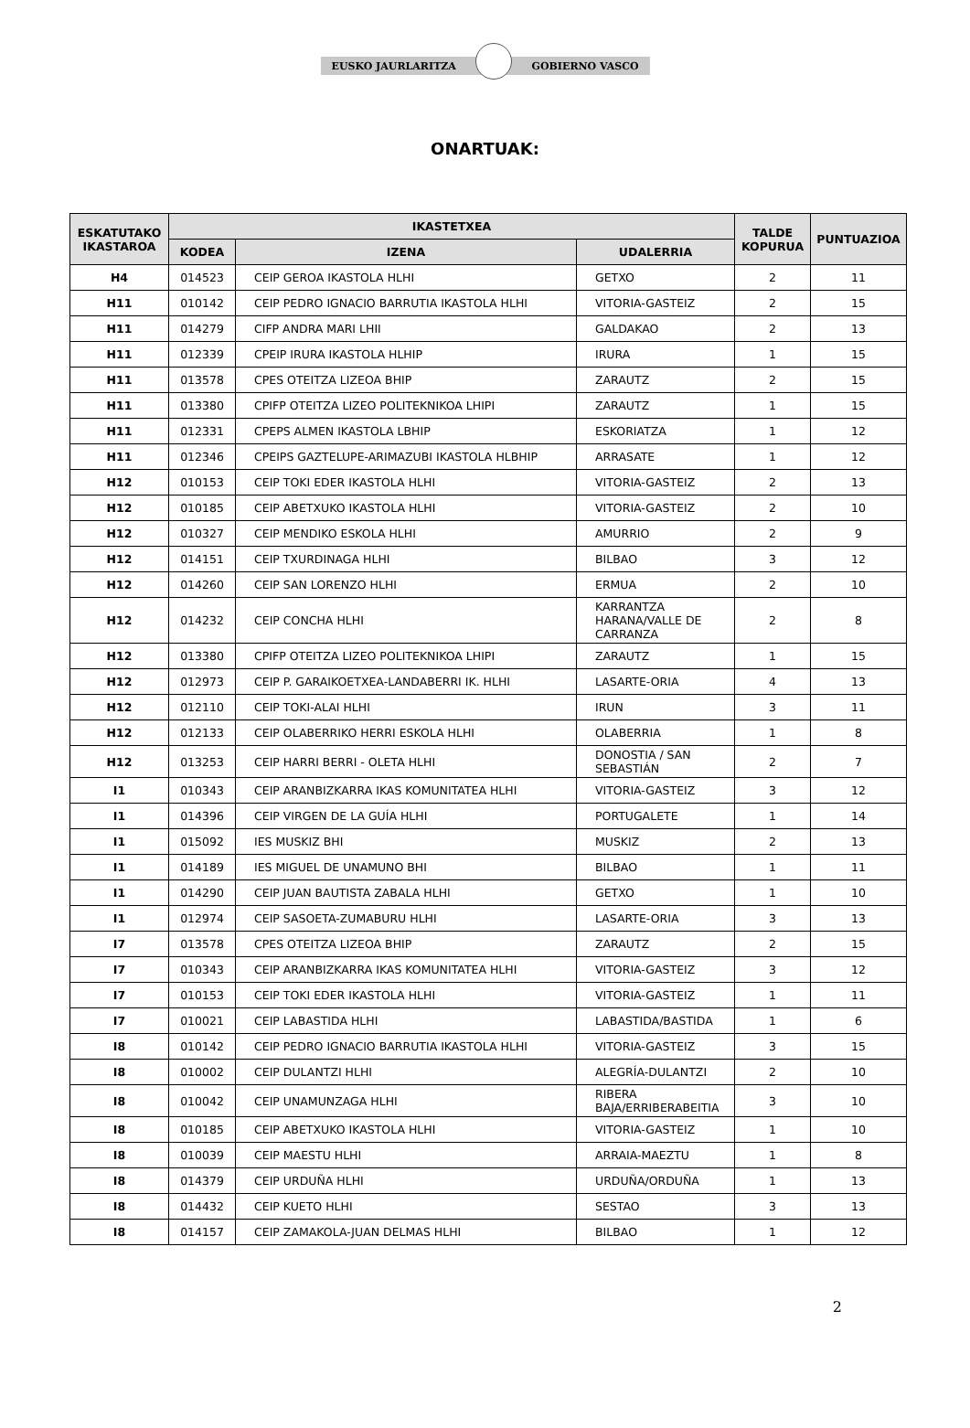EUSKO JAURLARITZA GOBIERNO VASCO
ONARTUAK:
| ESKATUTAKO IKASTAROA | IKASTETXEA | | | TALDE KOPURUA | PUNTUAZIOA |
| --- | --- | --- | --- | --- | --- |
| | KODEA | IZENA | UDALERRIA | | |
| H4 | 014523 | CEIP GEROA IKASTOLA HLHI | GETXO | 2 | 11 |
| H11 | 010142 | CEIP PEDRO IGNACIO BARRUTIA IKASTOLA HLHI | VITORIA-GASTEIZ | 2 | 15 |
| H11 | 014279 | CIFP ANDRA MARI LHII | GALDAKAO | 2 | 13 |
| H11 | 012339 | CPEIP IRURA IKASTOLA HLHIP | IRURA | 1 | 15 |
| H11 | 013578 | CPES OTEITZA LIZEOA BHIP | ZARAUTZ | 2 | 15 |
| H11 | 013380 | CPIFP OTEITZA LIZEO POLITEKNIKOA LHIPI | ZARAUTZ | 1 | 15 |
| H11 | 012331 | CPEPS ALMEN IKASTOLA LBHIP | ESKORIATZA | 1 | 12 |
| H11 | 012346 | CPEIPS GAZTELUPE-ARIMAZUBI IKASTOLA HLBHIP | ARRASATE | 1 | 12 |
| H12 | 010153 | CEIP TOKI EDER IKASTOLA HLHI | VITORIA-GASTEIZ | 2 | 13 |
| H12 | 010185 | CEIP ABETXUKO IKASTOLA HLHI | VITORIA-GASTEIZ | 2 | 10 |
| H12 | 010327 | CEIP MENDIKO ESKOLA HLHI | AMURRIO | 2 | 9 |
| H12 | 014151 | CEIP TXURDINAGA HLHI | BILBAO | 3 | 12 |
| H12 | 014260 | CEIP SAN LORENZO HLHI | ERMUA | 2 | 10 |
| H12 | 014232 | CEIP CONCHA HLHI | KARRANTZA HARANA/VALLE DE CARRANZA | 2 | 8 |
| H12 | 013380 | CPIFP OTEITZA LIZEO POLITEKNIKOA LHIPI | ZARAUTZ | 1 | 15 |
| H12 | 012973 | CEIP P. GARAIKOETXEA-LANDABERRI IK. HLHI | LASARTE-ORIA | 4 | 13 |
| H12 | 012110 | CEIP TOKI-ALAI HLHI | IRUN | 3 | 11 |
| H12 | 012133 | CEIP OLABERRIKO HERRI ESKOLA HLHI | OLABERRIA | 1 | 8 |
| H12 | 013253 | CEIP HARRI BERRI - OLETA HLHI | DONOSTIA / SAN SEBASTIÁN | 2 | 7 |
| I1 | 010343 | CEIP ARANBIZKARRA IKAS KOMUNITATEA HLHI | VITORIA-GASTEIZ | 3 | 12 |
| I1 | 014396 | CEIP VIRGEN DE LA GUÍA HLHI | PORTUGALETE | 1 | 14 |
| I1 | 015092 | IES MUSKIZ BHI | MUSKIZ | 2 | 13 |
| I1 | 014189 | IES MIGUEL DE UNAMUNO BHI | BILBAO | 1 | 11 |
| I1 | 014290 | CEIP JUAN BAUTISTA ZABALA HLHI | GETXO | 1 | 10 |
| I1 | 012974 | CEIP SASOETA-ZUMABURU HLHI | LASARTE-ORIA | 3 | 13 |
| I7 | 013578 | CPES OTEITZA LIZEOA BHIP | ZARAUTZ | 2 | 15 |
| I7 | 010343 | CEIP ARANBIZKARRA IKAS KOMUNITATEA HLHI | VITORIA-GASTEIZ | 3 | 12 |
| I7 | 010153 | CEIP TOKI EDER IKASTOLA HLHI | VITORIA-GASTEIZ | 1 | 11 |
| I7 | 010021 | CEIP LABASTIDA HLHI | LABASTIDA/BASTIDA | 1 | 6 |
| I8 | 010142 | CEIP PEDRO IGNACIO BARRUTIA IKASTOLA HLHI | VITORIA-GASTEIZ | 3 | 15 |
| I8 | 010002 | CEIP DULANTZI HLHI | ALEGRÍA-DULANTZI | 2 | 10 |
| I8 | 010042 | CEIP UNAMUNZAGA HLHI | RIBERA BAJA/ERRIBERABEITIA | 3 | 10 |
| I8 | 010185 | CEIP ABETXUKO IKASTOLA HLHI | VITORIA-GASTEIZ | 1 | 10 |
| I8 | 010039 | CEIP MAESTU HLHI | ARRAIA-MAEZTU | 1 | 8 |
| I8 | 014379 | CEIP URDUÑA HLHI | URDUÑA/ORDUÑA | 1 | 13 |
| I8 | 014432 | CEIP KUETO HLHI | SESTAO | 3 | 13 |
| I8 | 014157 | CEIP ZAMAKOLA-JUAN DELMAS HLHI | BILBAO | 1 | 12 |
2